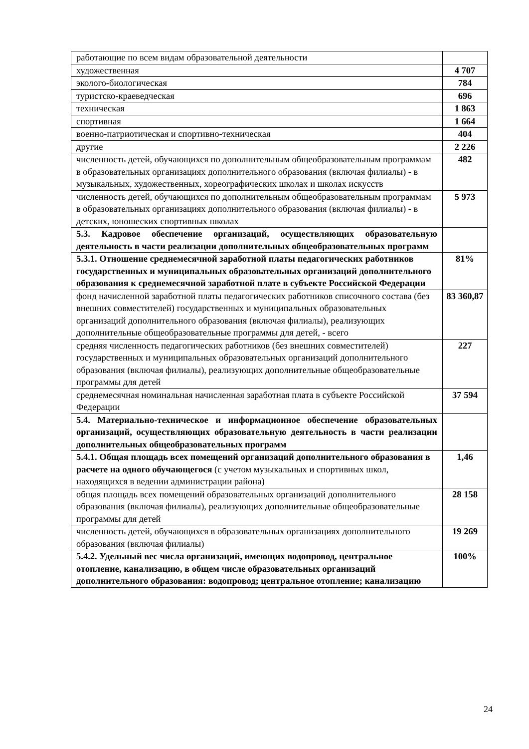| работающие по всем видам образовательной деятельности | |
| художественная | 4 707 |
| эколого-биологическая | 784 |
| туристско-краеведческая | 696 |
| техническая | 1 863 |
| спортивная | 1 664 |
| военно-патриотическая и спортивно-техническая | 404 |
| другие | 2 226 |
| численность детей, обучающихся по дополнительным общеобразовательным программам в образовательных организациях дополнительного образования (включая филиалы) - в музыкальных, художественных, хореографических школах и школах искусств | 482 |
| численность детей, обучающихся по дополнительным общеобразовательным программам в образовательных организациях дополнительного образования (включая филиалы) - в детских, юношеских спортивных школах | 5 973 |
| 5.3. Кадровое обеспечение организаций, осуществляющих образовательную деятельность в части реализации дополнительных общеобразовательных программ | |
| 5.3.1. Отношение среднемесячной заработной платы педагогических работников государственных и муниципальных образовательных организаций дополнительного образования к среднемесячной заработной плате в субъекте Российской Федерации | 81% |
| фонд начисленной заработной платы педагогических работников списочного состава (без внешних совместителей) государственных и муниципальных образовательных организаций дополнительного образования (включая филиалы), реализующих дополнительные общеобразовательные программы для детей, - всего | 83 360,87 |
| средняя численность педагогических работников (без внешних совместителей) государственных и муниципальных образовательных организаций дополнительного образования (включая филиалы), реализующих дополнительные общеобразовательные программы для детей | 227 |
| среднемесячная номинальная начисленная заработная плата в субъекте Российской Федерации | 37 594 |
| 5.4. Материально-техническое и информационное обеспечение образовательных организаций, осуществляющих образовательную деятельность в части реализации дополнительных общеобразовательных программ | |
| 5.4.1. Общая площадь всех помещений организаций дополнительного образования в расчете на одного обучающегося (с учетом музыкальных и спортивных школ, находящихся в ведении администрации района) | 1,46 |
| общая площадь всех помещений образовательных организаций дополнительного образования (включая филиалы), реализующих дополнительные общеобразовательные программы для детей | 28 158 |
| численность детей, обучающихся в образовательных организациях дополнительного образования (включая филиалы) | 19 269 |
| 5.4.2. Удельный вес числа организаций, имеющих водопровод, центральное отопление, канализацию, в общем числе образовательных организаций дополнительного образования: водопровод; центральное отопление; канализацию | 100% |
24